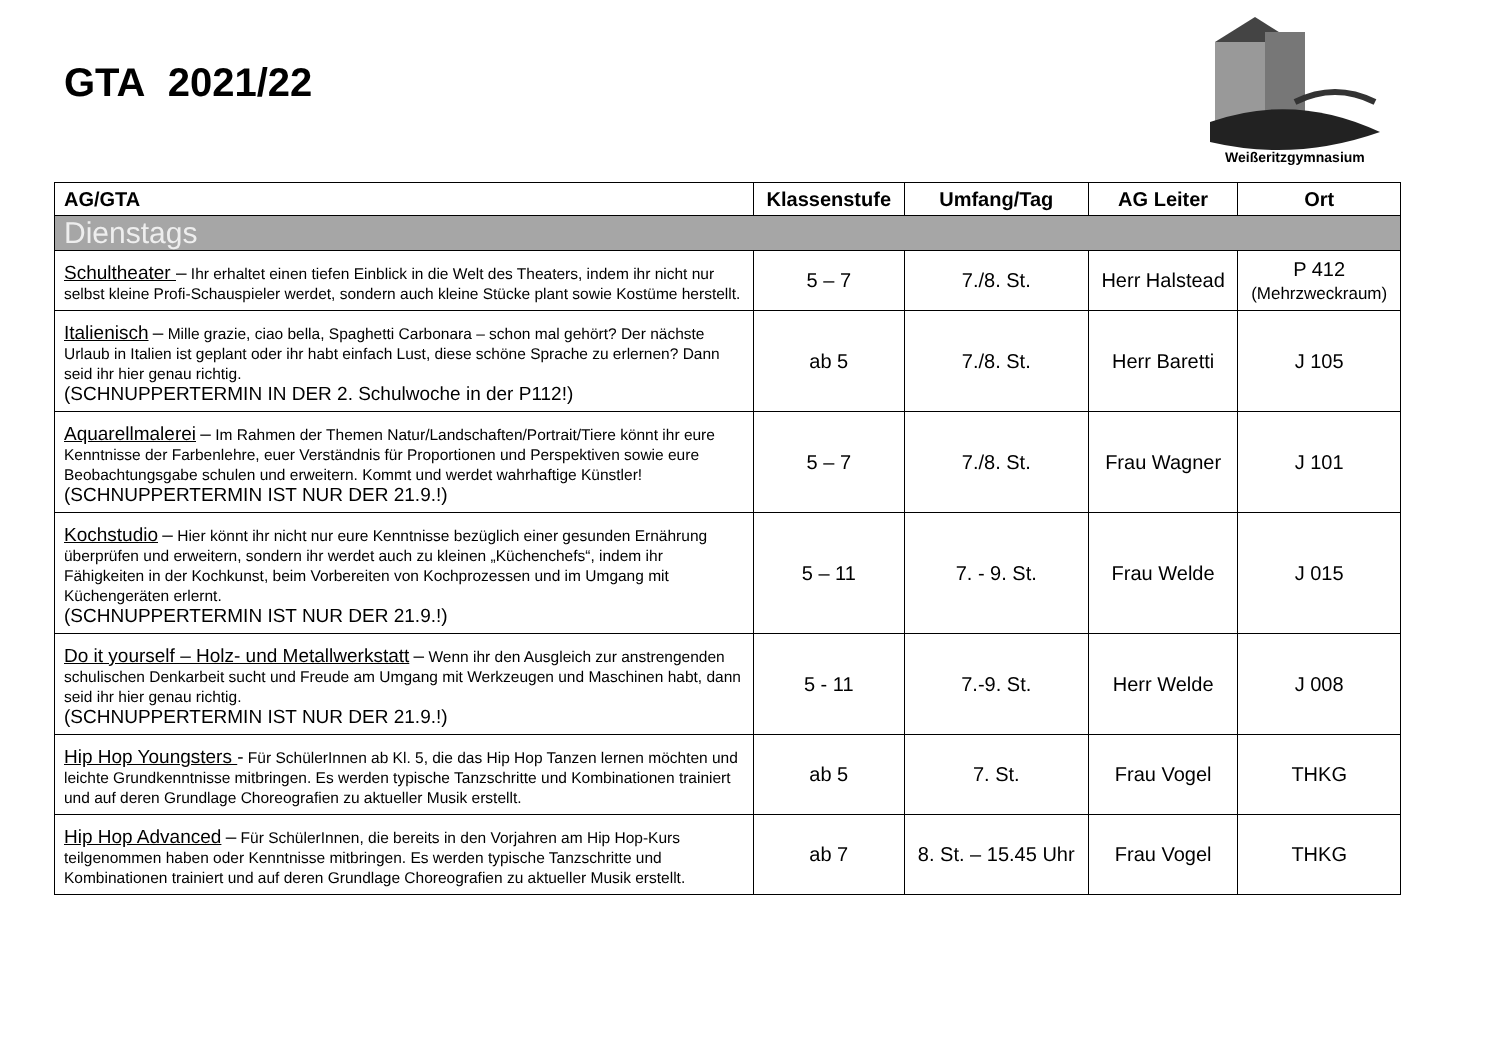GTA 2021/22
Weißeritzgymnasium
| AG/GTA | Klassenstufe | Umfang/Tag | AG Leiter | Ort |
| --- | --- | --- | --- | --- |
| Dienstags | | | | |
| Schultheater – Ihr erhaltet einen tiefen Einblick in die Welt des Theaters, indem ihr nicht nur selbst kleine Profi-Schauspieler werdet, sondern auch kleine Stücke plant sowie Kostüme herstellt. | 5 – 7 | 7./8. St. | Herr Halstead | P 412 (Mehrzweckraum) |
| Italienisch – Mille grazie, ciao bella, Spaghetti Carbonara – schon mal gehört? Der nächste Urlaub in Italien ist geplant oder ihr habt einfach Lust, diese schöne Sprache zu erlernen? Dann seid ihr hier genau richtig. (SCHNUPPERTERMIN IN DER 2. Schulwoche in der P112!) | ab 5 | 7./8. St. | Herr Baretti | J 105 |
| Aquarellmalerei – Im Rahmen der Themen Natur/Landschaften/Portrait/Tiere könnt ihr eure Kenntnisse der Farbenlehre, euer Verständnis für Proportionen und Perspektiven sowie eure Beobachtungsgabe schulen und erweitern. Kommt und werdet wahrhaftige Künstler! (SCHNUPPERTERMIN IST NUR DER 21.9.!) | 5 – 7 | 7./8. St. | Frau Wagner | J 101 |
| Kochstudio – Hier könnt ihr nicht nur eure Kenntnisse bezüglich einer gesunden Ernährung überprüfen und erweitern, sondern ihr werdet auch zu kleinen „Küchenchefs“, indem ihr Fähigkeiten in der Kochkunst, beim Vorbereiten von Kochprozessen und im Umgang mit Küchengeräten erlernt. (SCHNUPPERTERMIN IST NUR DER 21.9.!) | 5 – 11 | 7. - 9. St. | Frau Welde | J 015 |
| Do it yourself – Holz- und Metallwerkstatt – Wenn ihr den Ausgleich zur anstrengenden schulischen Denkarbeit sucht und Freude am Umgang mit Werkzeugen und Maschinen habt, dann seid ihr hier genau richtig. (SCHNUPPERTERMIN IST NUR DER 21.9.!) | 5 - 11 | 7.-9. St. | Herr Welde | J 008 |
| Hip Hop Youngsters - Für SchülerInnen ab Kl. 5, die das Hip Hop Tanzen lernen möchten und leichte Grundkenntnisse mitbringen. Es werden typische Tanzschritte und Kombinationen trainiert und auf deren Grundlage Choreografien zu aktueller Musik erstellt. | ab 5 | 7. St. | Frau Vogel | THKG |
| Hip Hop Advanced – Für SchülerInnen, die bereits in den Vorjahren am Hip Hop-Kurs teilgenommen haben oder Kenntnisse mitbringen. Es werden typische Tanzschritte und Kombinationen trainiert und auf deren Grundlage Choreografien zu aktueller Musik erstellt. | ab 7 | 8. St. – 15.45 Uhr | Frau Vogel | THKG |